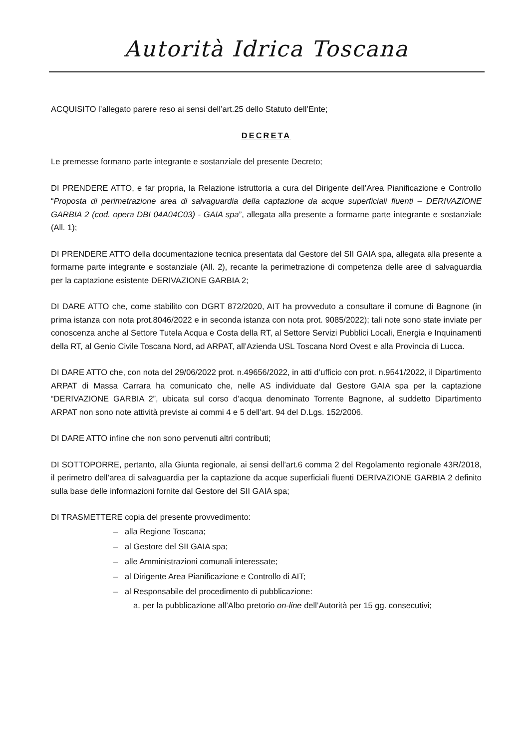Autorità Idrica Toscana
ACQUISITO l’allegato parere reso ai sensi dell’art.25 dello Statuto dell’Ente;
DECRETA
Le premesse formano parte integrante e sostanziale del presente Decreto;
DI PRENDERE ATTO, e far propria, la Relazione istruttoria a cura del Dirigente dell’Area Pianificazione e Controllo “Proposta di perimetrazione area di salvaguardia della captazione da acque superficiali fluenti – DERIVAZIONE GARBIA 2 (cod. opera DBI 04A04C03) - GAIA spa”, allegata alla presente a formarne parte integrante e sostanziale (All. 1);
DI PRENDERE ATTO della documentazione tecnica presentata dal Gestore del SII GAIA spa, allegata alla presente a formarne parte integrante e sostanziale (All. 2), recante la perimetrazione di competenza delle aree di salvaguardia per la captazione esistente DERIVAZIONE GARBIA 2;
DI DARE ATTO che, come stabilito con DGRT 872/2020, AIT ha provveduto a consultare il comune di Bagnone (in prima istanza con nota prot.8046/2022 e in seconda istanza con nota prot. 9085/2022); tali note sono state inviate per conoscenza anche al Settore Tutela Acqua e Costa della RT, al Settore Servizi Pubblici Locali, Energia e Inquinamenti della RT, al Genio Civile Toscana Nord, ad ARPAT, all’Azienda USL Toscana Nord Ovest e alla Provincia di Lucca.
DI DARE ATTO che, con nota del 29/06/2022 prot. n.49656/2022, in atti d’ufficio con prot. n.9541/2022, il Dipartimento ARPAT di Massa Carrara ha comunicato che, nelle AS individuate dal Gestore GAIA spa per la captazione “DERIVAZIONE GARBIA 2”, ubicata sul corso d’acqua denominato Torrente Bagnone, al suddetto Dipartimento ARPAT non sono note attività previste ai commi 4 e 5 dell’art. 94 del D.Lgs. 152/2006.
DI DARE ATTO infine che non sono pervenuti altri contributi;
DI SOTTOPORRE, pertanto, alla Giunta regionale, ai sensi dell’art.6 comma 2 del Regolamento regionale 43R/2018, il perimetro dell’area di salvaguardia per la captazione da acque superficiali fluenti DERIVAZIONE GARBIA 2 definito sulla base delle informazioni fornite dal Gestore del SII GAIA spa;
DI TRASMETTERE copia del presente provvedimento:
– alla Regione Toscana;
– al Gestore del SII GAIA spa;
– alle Amministrazioni comunali interessate;
– al Dirigente Area Pianificazione e Controllo di AIT;
– al Responsabile del procedimento di pubblicazione:
a. per la pubblicazione all’Albo pretorio on-line dell’Autorità per 15 gg. consecutivi;